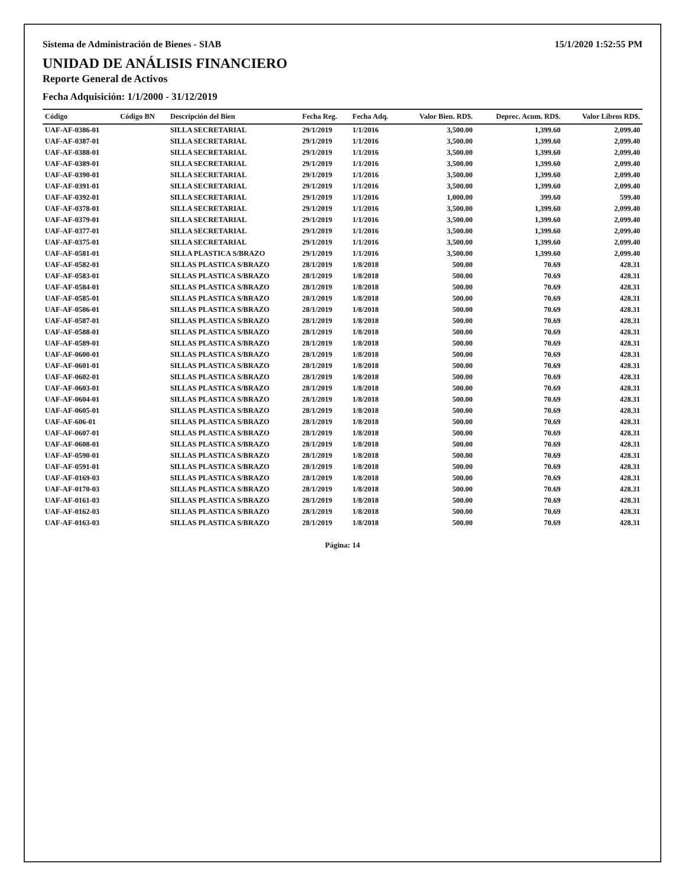Sistema de Administración de Bienes - SIAB 15/1/2020 1:52:55 PM
UNIDAD DE ANÁLISIS FINANCIERO
Reporte General de Activos
Fecha Adquisición: 1/1/2000 - 31/12/2019
| Código | Código BN | Descripción del Bien | Fecha Reg. | Fecha Adq. | Valor Bien. RD$. | Deprec. Acum. RD$. | Valor Libros RD$. |
| --- | --- | --- | --- | --- | --- | --- | --- |
| UAF-AF-0386-01 | | SILLA SECRETARIAL | 29/1/2019 | 1/1/2016 | 3,500.00 | 1,399.60 | 2,099.40 |
| UAF-AF-0387-01 | | SILLA SECRETARIAL | 29/1/2019 | 1/1/2016 | 3,500.00 | 1,399.60 | 2,099.40 |
| UAF-AF-0388-01 | | SILLA SECRETARIAL | 29/1/2019 | 1/1/2016 | 3,500.00 | 1,399.60 | 2,099.40 |
| UAF-AF-0389-01 | | SILLA SECRETARIAL | 29/1/2019 | 1/1/2016 | 3,500.00 | 1,399.60 | 2,099.40 |
| UAF-AF-0390-01 | | SILLA SECRETARIAL | 29/1/2019 | 1/1/2016 | 3,500.00 | 1,399.60 | 2,099.40 |
| UAF-AF-0391-01 | | SILLA SECRETARIAL | 29/1/2019 | 1/1/2016 | 3,500.00 | 1,399.60 | 2,099.40 |
| UAF-AF-0392-01 | | SILLA SECRETARIAL | 29/1/2019 | 1/1/2016 | 1,000.00 | 399.60 | 599.40 |
| UAF-AF-0378-01 | | SILLA SECRETARIAL | 29/1/2019 | 1/1/2016 | 3,500.00 | 1,399.60 | 2,099.40 |
| UAF-AF-0379-01 | | SILLA SECRETARIAL | 29/1/2019 | 1/1/2016 | 3,500.00 | 1,399.60 | 2,099.40 |
| UAF-AF-0377-01 | | SILLA SECRETARIAL | 29/1/2019 | 1/1/2016 | 3,500.00 | 1,399.60 | 2,099.40 |
| UAF-AF-0375-01 | | SILLA SECRETARIAL | 29/1/2019 | 1/1/2016 | 3,500.00 | 1,399.60 | 2,099.40 |
| UAF-AF-0581-01 | | SILLA PLASTICA S/BRAZO | 29/1/2019 | 1/1/2016 | 3,500.00 | 1,399.60 | 2,099.40 |
| UAF-AF-0582-01 | | SILLAS PLASTICA S/BRAZO | 28/1/2019 | 1/8/2018 | 500.00 | 70.69 | 428.31 |
| UAF-AF-0583-01 | | SILLAS PLASTICA S/BRAZO | 28/1/2019 | 1/8/2018 | 500.00 | 70.69 | 428.31 |
| UAF-AF-0584-01 | | SILLAS PLASTICA S/BRAZO | 28/1/2019 | 1/8/2018 | 500.00 | 70.69 | 428.31 |
| UAF-AF-0585-01 | | SILLAS PLASTICA S/BRAZO | 28/1/2019 | 1/8/2018 | 500.00 | 70.69 | 428.31 |
| UAF-AF-0586-01 | | SILLAS PLASTICA S/BRAZO | 28/1/2019 | 1/8/2018 | 500.00 | 70.69 | 428.31 |
| UAF-AF-0587-01 | | SILLAS PLASTICA S/BRAZO | 28/1/2019 | 1/8/2018 | 500.00 | 70.69 | 428.31 |
| UAF-AF-0588-01 | | SILLAS PLASTICA S/BRAZO | 28/1/2019 | 1/8/2018 | 500.00 | 70.69 | 428.31 |
| UAF-AF-0589-01 | | SILLAS PLASTICA S/BRAZO | 28/1/2019 | 1/8/2018 | 500.00 | 70.69 | 428.31 |
| UAF-AF-0600-01 | | SILLAS PLASTICA S/BRAZO | 28/1/2019 | 1/8/2018 | 500.00 | 70.69 | 428.31 |
| UAF-AF-0601-01 | | SILLAS PLASTICA S/BRAZO | 28/1/2019 | 1/8/2018 | 500.00 | 70.69 | 428.31 |
| UAF-AF-0602-01 | | SILLAS PLASTICA S/BRAZO | 28/1/2019 | 1/8/2018 | 500.00 | 70.69 | 428.31 |
| UAF-AF-0603-01 | | SILLAS PLASTICA S/BRAZO | 28/1/2019 | 1/8/2018 | 500.00 | 70.69 | 428.31 |
| UAF-AF-0604-01 | | SILLAS PLASTICA S/BRAZO | 28/1/2019 | 1/8/2018 | 500.00 | 70.69 | 428.31 |
| UAF-AF-0605-01 | | SILLAS PLASTICA S/BRAZO | 28/1/2019 | 1/8/2018 | 500.00 | 70.69 | 428.31 |
| UAF-AF-606-01 | | SILLAS PLASTICA S/BRAZO | 28/1/2019 | 1/8/2018 | 500.00 | 70.69 | 428.31 |
| UAF-AF-0607-01 | | SILLAS PLASTICA S/BRAZO | 28/1/2019 | 1/8/2018 | 500.00 | 70.69 | 428.31 |
| UAF-AF-0608-01 | | SILLAS PLASTICA S/BRAZO | 28/1/2019 | 1/8/2018 | 500.00 | 70.69 | 428.31 |
| UAF-AF-0590-01 | | SILLAS PLASTICA S/BRAZO | 28/1/2019 | 1/8/2018 | 500.00 | 70.69 | 428.31 |
| UAF-AF-0591-01 | | SILLAS PLASTICA S/BRAZO | 28/1/2019 | 1/8/2018 | 500.00 | 70.69 | 428.31 |
| UAF-AF-0169-03 | | SILLAS PLASTICA S/BRAZO | 28/1/2019 | 1/8/2018 | 500.00 | 70.69 | 428.31 |
| UAF-AF-0170-03 | | SILLAS PLASTICA S/BRAZO | 28/1/2019 | 1/8/2018 | 500.00 | 70.69 | 428.31 |
| UAF-AF-0161-03 | | SILLAS PLASTICA S/BRAZO | 28/1/2019 | 1/8/2018 | 500.00 | 70.69 | 428.31 |
| UAF-AF-0162-03 | | SILLAS PLASTICA S/BRAZO | 28/1/2019 | 1/8/2018 | 500.00 | 70.69 | 428.31 |
| UAF-AF-0163-03 | | SILLAS PLASTICA S/BRAZO | 28/1/2019 | 1/8/2018 | 500.00 | 70.69 | 428.31 |
Página: 14